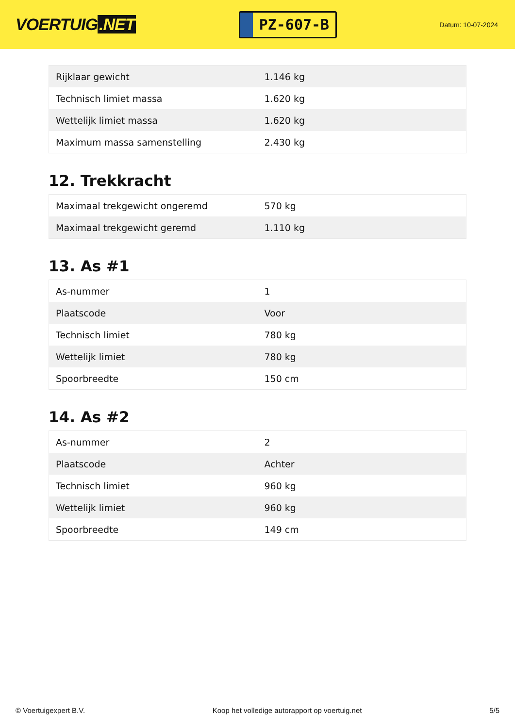VOERTUIG.NET
PZ-607-B
Datum: 10-07-2024
| Rijklaar gewicht | 1.146 kg |
| Technisch limiet massa | 1.620 kg |
| Wettelijk limiet massa | 1.620 kg |
| Maximum massa samenstelling | 2.430 kg |
12. Trekkracht
| Maximaal trekgewicht ongeremd | 570 kg |
| Maximaal trekgewicht geremd | 1.110 kg |
13. As #1
| As-nummer | 1 |
| Plaatscode | Voor |
| Technisch limiet | 780 kg |
| Wettelijk limiet | 780 kg |
| Spoorbreedte | 150 cm |
14. As #2
| As-nummer | 2 |
| Plaatscode | Achter |
| Technisch limiet | 960 kg |
| Wettelijk limiet | 960 kg |
| Spoorbreedte | 149 cm |
© Voertuigexpert B.V. Koop het volledige autorapport op voertuig.net 5/5